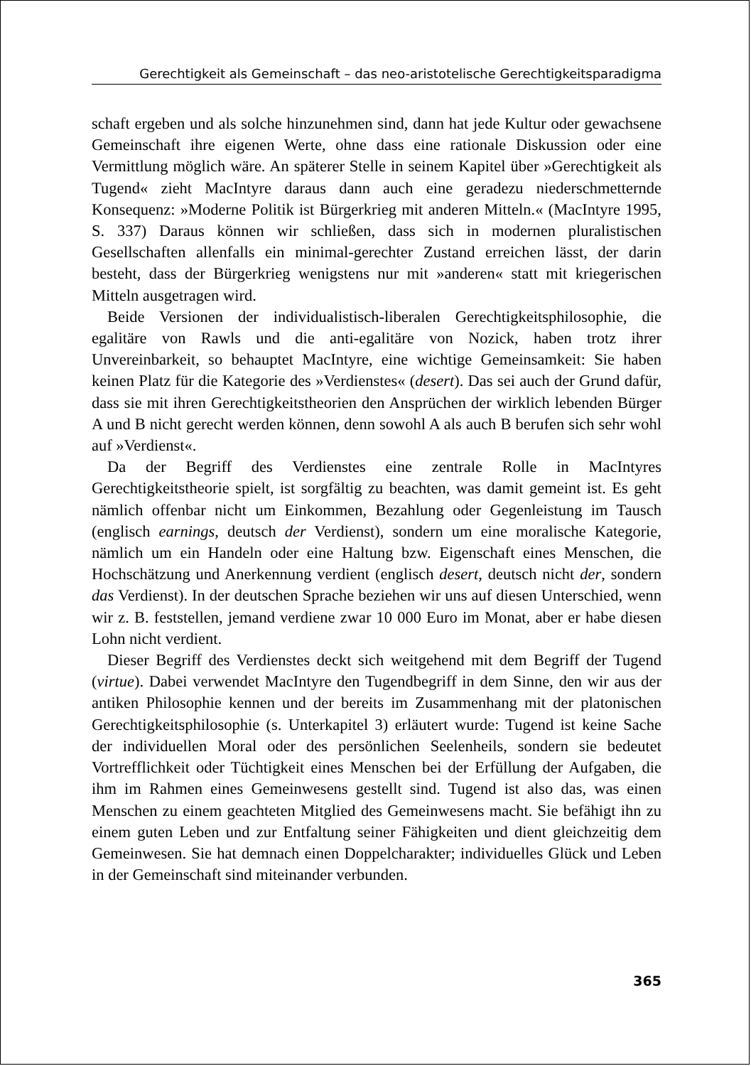Gerechtigkeit als Gemeinschaft – das neo-aristotelische Gerechtigkeitsparadigma
schaft ergeben und als solche hinzunehmen sind, dann hat jede Kultur oder gewachsene Gemeinschaft ihre eigenen Werte, ohne dass eine rationale Diskussion oder eine Vermittlung möglich wäre. An späterer Stelle in seinem Kapitel über »Gerechtigkeit als Tugend« zieht MacIntyre daraus dann auch eine geradezu niederschmetternde Konsequenz: »Moderne Politik ist Bürgerkrieg mit anderen Mitteln.« (MacIntyre 1995, S. 337) Daraus können wir schließen, dass sich in modernen pluralistischen Gesellschaften allenfalls ein minimal-gerechter Zustand erreichen lässt, der darin besteht, dass der Bürgerkrieg wenigstens nur mit »anderen« statt mit kriegerischen Mitteln ausgetragen wird.
Beide Versionen der individualistisch-liberalen Gerechtigkeitsphilosophie, die egalitäre von Rawls und die anti-egalitäre von Nozick, haben trotz ihrer Unvereinbarkeit, so behauptet MacIntyre, eine wichtige Gemeinsamkeit: Sie haben keinen Platz für die Kategorie des »Verdienstes« (desert). Das sei auch der Grund dafür, dass sie mit ihren Gerechtigkeitstheorien den Ansprüchen der wirklich lebenden Bürger A und B nicht gerecht werden können, denn sowohl A als auch B berufen sich sehr wohl auf »Verdienst«.
Da der Begriff des Verdienstes eine zentrale Rolle in MacIntyres Gerechtigkeitstheorie spielt, ist sorgfältig zu beachten, was damit gemeint ist. Es geht nämlich offenbar nicht um Einkommen, Bezahlung oder Gegenleistung im Tausch (englisch earnings, deutsch der Verdienst), sondern um eine moralische Kategorie, nämlich um ein Handeln oder eine Haltung bzw. Eigenschaft eines Menschen, die Hochschätzung und Anerkennung verdient (englisch desert, deutsch nicht der, sondern das Verdienst). In der deutschen Sprache beziehen wir uns auf diesen Unterschied, wenn wir z. B. feststellen, jemand verdiene zwar 10 000 Euro im Monat, aber er habe diesen Lohn nicht verdient.
Dieser Begriff des Verdienstes deckt sich weitgehend mit dem Begriff der Tugend (virtue). Dabei verwendet MacIntyre den Tugendbegriff in dem Sinne, den wir aus der antiken Philosophie kennen und der bereits im Zusammenhang mit der platonischen Gerechtigkeitsphilosophie (s. Unterkapitel 3) erläutert wurde: Tugend ist keine Sache der individuellen Moral oder des persönlichen Seelenheils, sondern sie bedeutet Vortrefflichkeit oder Tüchtigkeit eines Menschen bei der Erfüllung der Aufgaben, die ihm im Rahmen eines Gemeinwesens gestellt sind. Tugend ist also das, was einen Menschen zu einem geachteten Mitglied des Gemeinwesens macht. Sie befähigt ihn zu einem guten Leben und zur Entfaltung seiner Fähigkeiten und dient gleichzeitig dem Gemeinwesen. Sie hat demnach einen Doppelcharakter; individuelles Glück und Leben in der Gemeinschaft sind miteinander verbunden.
365